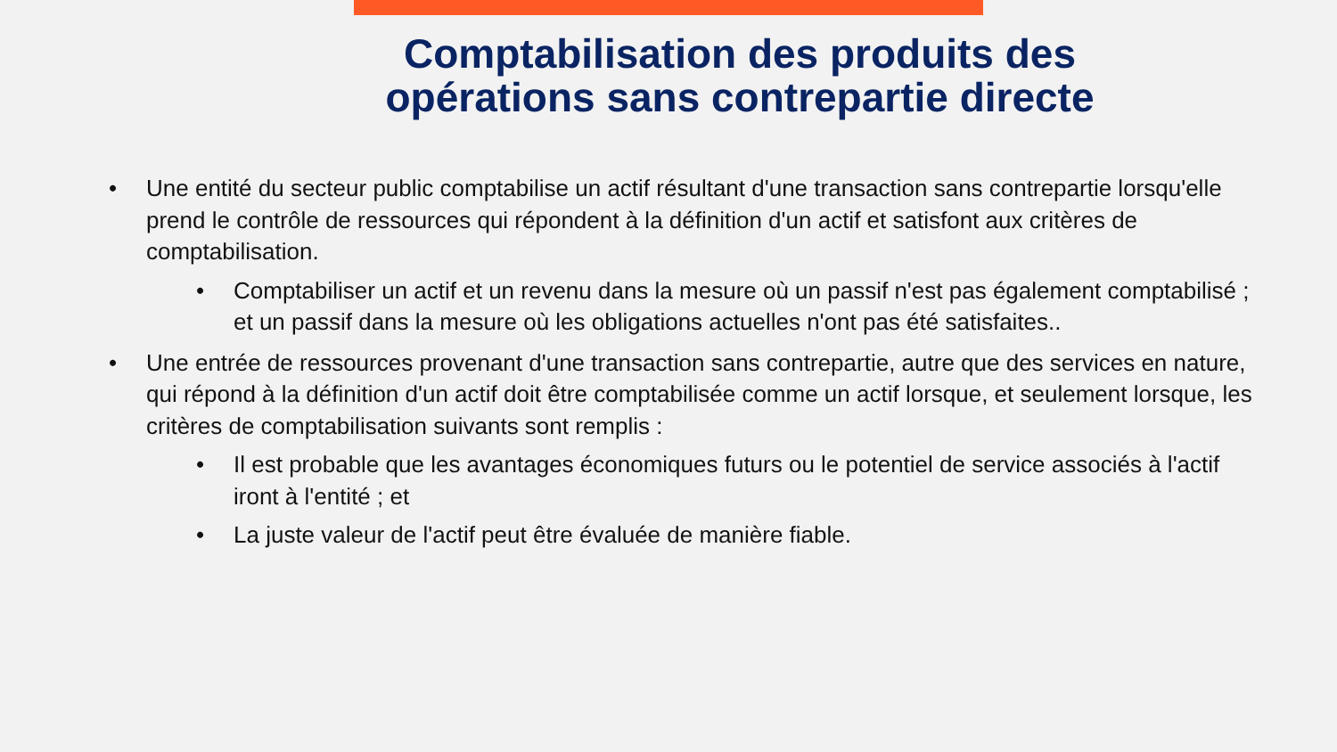Comptabilisation des produits des
opérations sans contrepartie directe
• Une entité du secteur public comptabilise un actif résultant d'une transaction sans contrepartie lorsqu'elle prend le contrôle de ressources qui répondent à la définition d'un actif et satisfont aux critères de comptabilisation.
• Comptabiliser un actif et un revenu dans la mesure où un passif n'est pas également comptabilisé ; et un passif dans la mesure où les obligations actuelles n'ont pas été satisfaites..
• Une entrée de ressources provenant d'une transaction sans contrepartie, autre que des services en nature, qui répond à la définition d'un actif doit être comptabilisée comme un actif lorsque, et seulement lorsque, les critères de comptabilisation suivants sont remplis :
• Il est probable que les avantages économiques futurs ou le potentiel de service associés à l'actif iront à l'entité ; et
• La juste valeur de l'actif peut être évaluée de manière fiable.